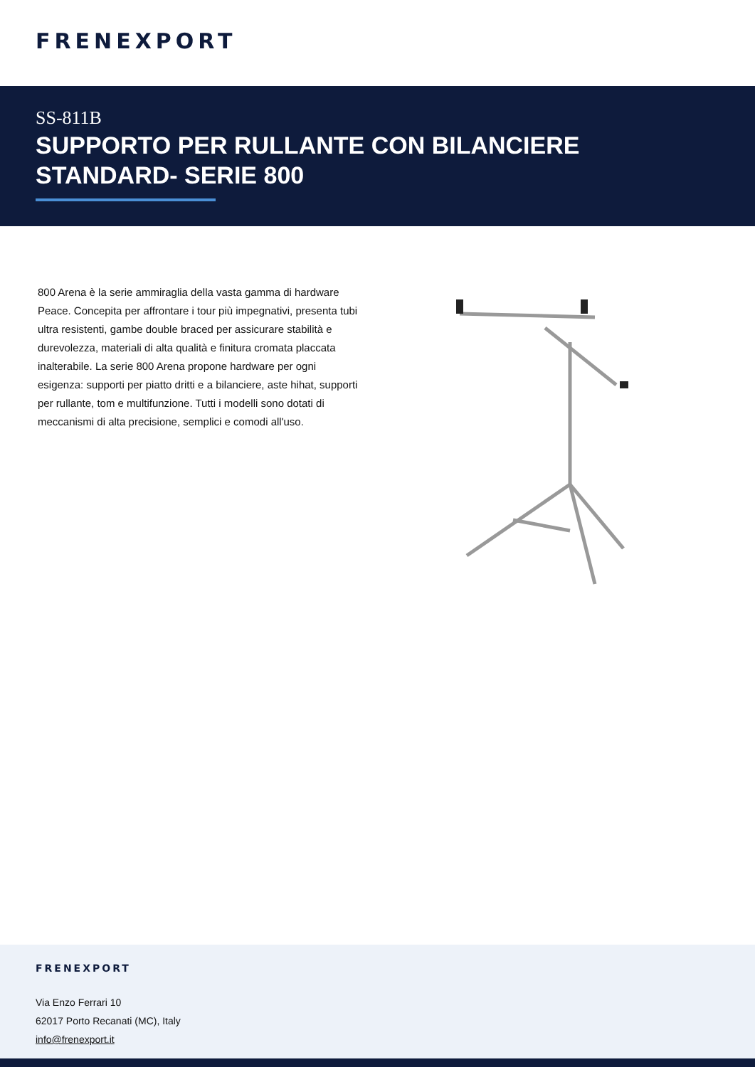FRENEXPORT
SS-811B
SUPPORTO PER RULLANTE CON BILANCIERE STANDARD- SERIE 800
800 Arena è la serie ammiraglia della vasta gamma di hardware Peace. Concepita per affrontare i tour più impegnativi, presenta tubi ultra resistenti, gambe double braced per assicurare stabilità e durevolezza, materiali di alta qualità e finitura cromata placcata inalterabile. La serie 800 Arena propone hardware per ogni esigenza: supporti per piatto dritti e a bilanciere, aste hihat, supporti per rullante, tom e multifunzione. Tutti i modelli sono dotati di meccanismi di alta precisione, semplici e comodi all'uso.
FRENEXPORT
Via Enzo Ferrari 10
62017 Porto Recanati (MC), Italy
info@frenexport.it